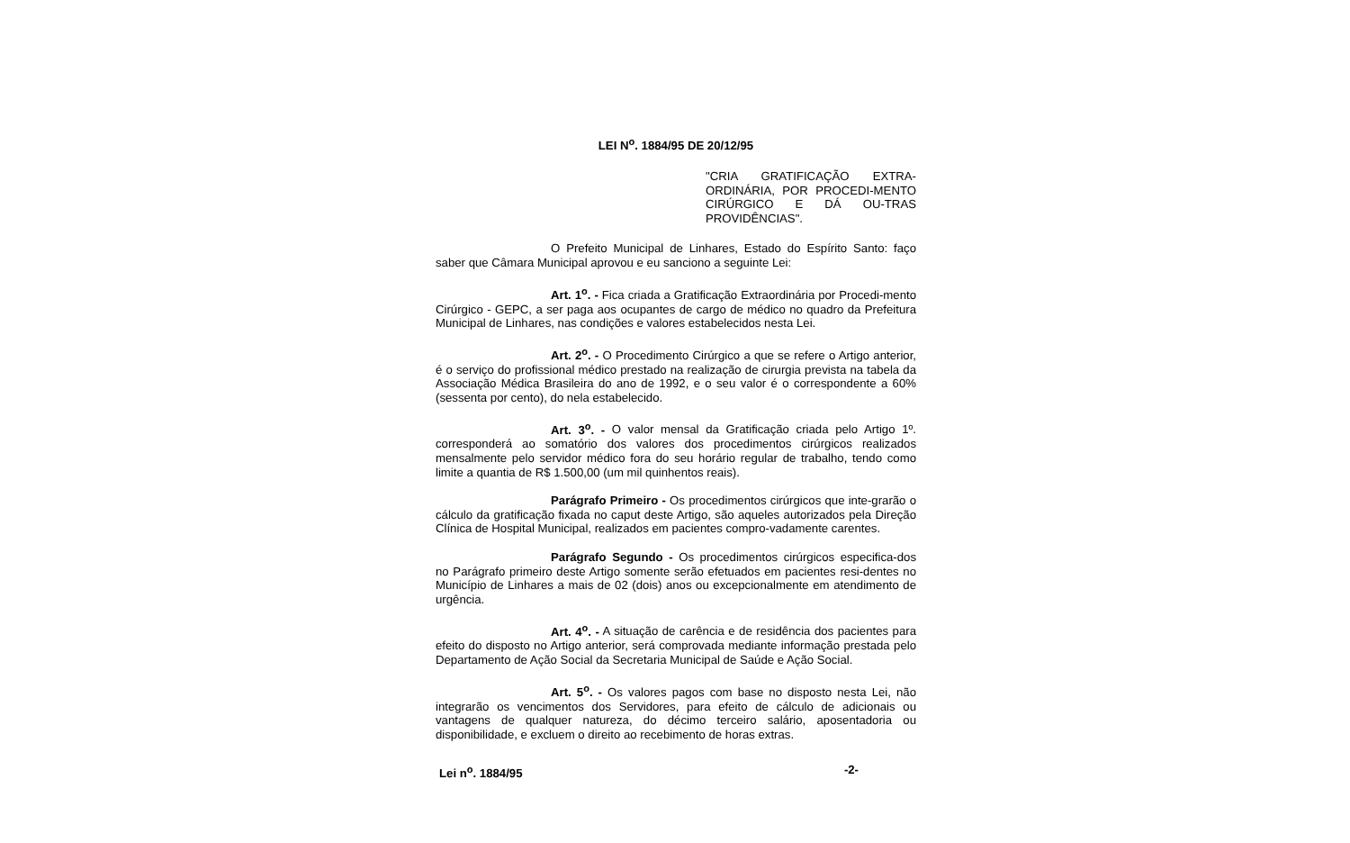LEI N<sup>o</sup>. 1884/95 DE 20/12/95
"CRIA GRATIFICAÇÃO EXTRA-ORDINÁRIA, POR PROCEDI-MENTO CIRÚRGICO E DÁ OU-TRAS PROVIDÊNCIAS".
O Prefeito Municipal de Linhares, Estado do Espírito Santo: faço saber que Câmara Municipal aprovou e eu sanciono a seguinte Lei:
Art. 1<sup>o</sup>. - Fica criada a Gratificação Extraordinária por Procedi-mento Cirúrgico - GEPC, a ser paga aos ocupantes de cargo de médico no quadro da Prefeitura Municipal de Linhares, nas condições e valores estabelecidos nesta Lei.
Art. 2<sup>o</sup>. - O Procedimento Cirúrgico a que se refere o Artigo anterior, é o serviço do profissional médico prestado na realização de cirurgia prevista na tabela da Associação Médica Brasileira do ano de 1992, e o seu valor é o correspondente a 60% (sessenta por cento), do nela estabelecido.
Art. 3<sup>o</sup>. - O valor mensal da Gratificação criada pelo Artigo 1º. corresponderá ao somatório dos valores dos procedimentos cirúrgicos realizados mensalmente pelo servidor médico fora do seu horário regular de trabalho, tendo como limite a quantia de R$ 1.500,00 (um mil quinhentos reais).
Parágrafo Primeiro - Os procedimentos cirúrgicos que inte-grarão o cálculo da gratificação fixada no caput deste Artigo, são aqueles autorizados pela Direção Clínica de Hospital Municipal, realizados em pacientes compro-vadamente carentes.
Parágrafo Segundo - Os procedimentos cirúrgicos especifica-dos no Parágrafo primeiro deste Artigo somente serão efetuados em pacientes resi-dentes no Município de Linhares a mais de 02 (dois) anos ou excepcionalmente em atendimento de urgência.
Art. 4<sup>o</sup>. - A situação de carência e de residência dos pacientes para efeito do disposto no Artigo anterior, será comprovada mediante informação prestada pelo Departamento de Ação Social da Secretaria Municipal de Saúde e Ação Social.
Art. 5<sup>o</sup>. - Os valores pagos com base no disposto nesta Lei, não integrarão os vencimentos dos Servidores, para efeito de cálculo de adicionais ou vantagens de qualquer natureza, do décimo terceiro salário, aposentadoria ou disponibilidade, e excluem o direito ao recebimento de horas extras.
Lei n<sup>o</sup>. 1884/95 -2-